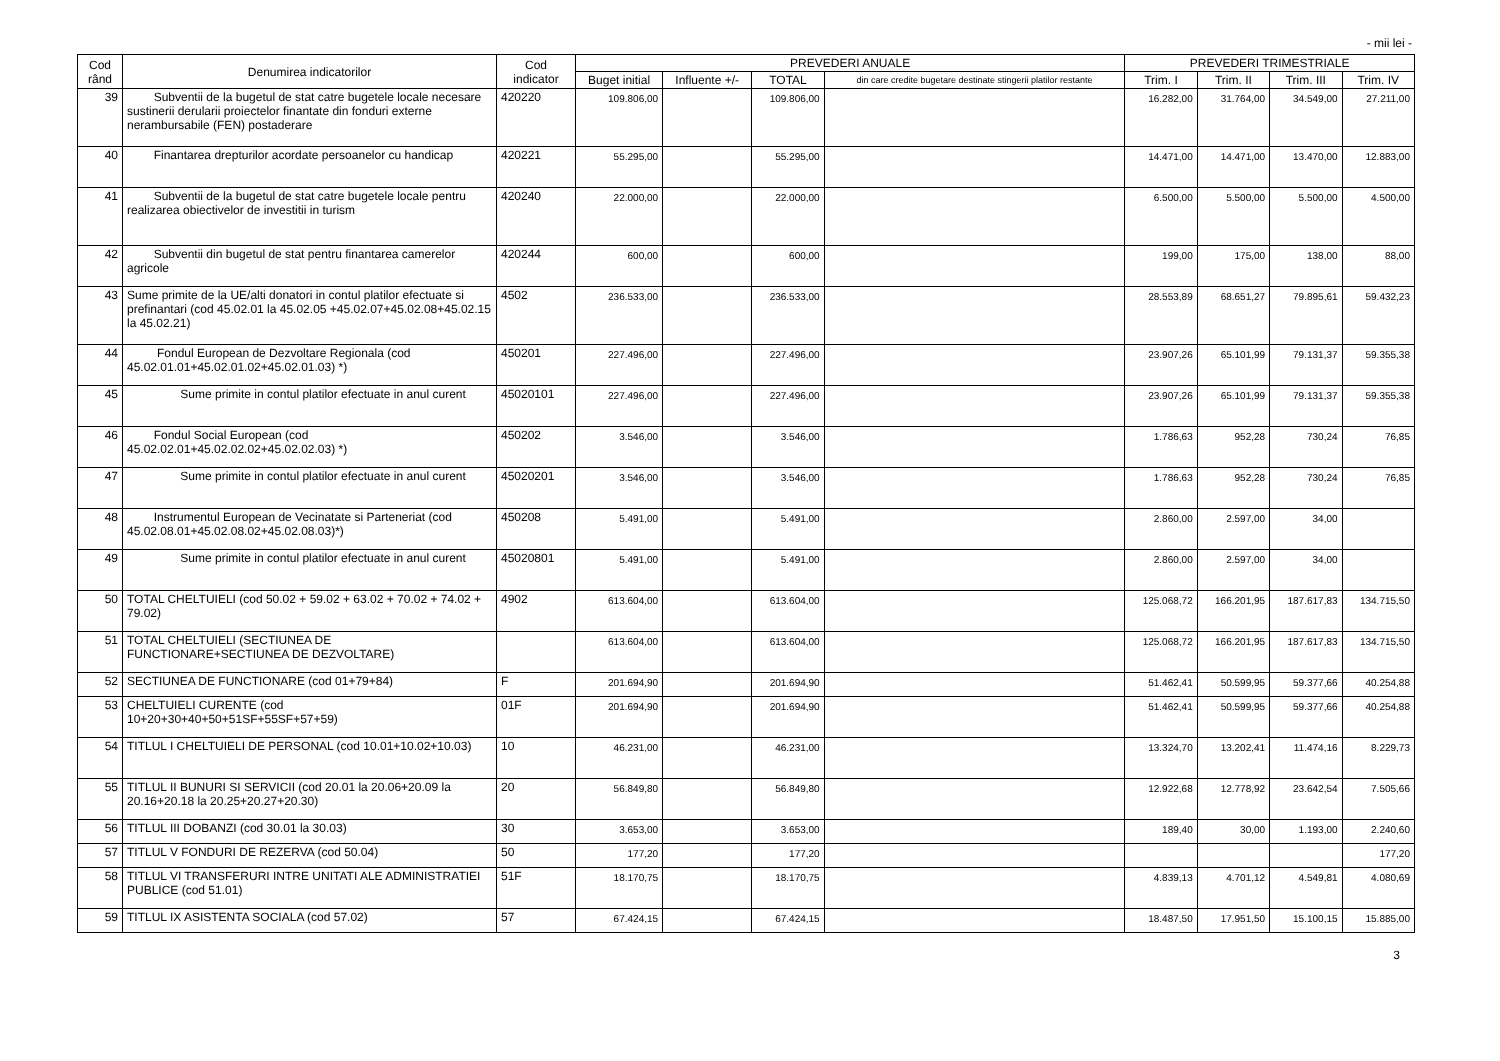- mii lei -
| Cod rând | Denumirea indicatorilor | Cod indicator | PREVEDERI ANUALE | | | | PREVEDERI TRIMESTRIALE | | | |
| --- | --- | --- | --- | --- | --- | --- | --- | --- | --- | --- |
| | | | Buget initial | Influente +/- | TOTAL | din care credite bugetare destinate stingerii platilor restante | Trim. I | Trim. II | Trim. III | Trim. IV |
| 39 | Subventii de la bugetul de stat catre bugetele locale necesare sustinerii derularii proiectelor finantate din fonduri externe nerambursabile (FEN) postaderare | 420220 | 109.806,00 | | 109.806,00 | | 16.282,00 | 31.764,00 | 34.549,00 | 27.211,00 |
| 40 | Finantarea drepturilor acordate persoanelor cu handicap | 420221 | 55.295,00 | | 55.295,00 | | 14.471,00 | 14.471,00 | 13.470,00 | 12.883,00 |
| 41 | Subventii de la bugetul de stat catre bugetele locale pentru realizarea obiectivelor de investitii in turism | 420240 | 22.000,00 | | 22.000,00 | | 6.500,00 | 5.500,00 | 5.500,00 | 4.500,00 |
| 42 | Subventii din bugetul de stat pentru finantarea camerelor agricole | 420244 | 600,00 | | 600,00 | | 199,00 | 175,00 | 138,00 | 88,00 |
| 43 | Sume primite de la UE/alti donatori in contul platilor efectuate si prefinantari (cod 45.02.01 la 45.02.05 +45.02.07+45.02.08+45.02.15 la 45.02.21) | 4502 | 236.533,00 | | 236.533,00 | | 28.553,89 | 68.651,27 | 79.895,61 | 59.432,23 |
| 44 | Fondul European de Dezvoltare Regionala (cod 45.02.01.01+45.02.01.02+45.02.01.03) *) | 450201 | 227.496,00 | | 227.496,00 | | 23.907,26 | 65.101,99 | 79.131,37 | 59.355,38 |
| 45 | Sume primite in contul platilor efectuate in anul curent | 45020101 | 227.496,00 | | 227.496,00 | | 23.907,26 | 65.101,99 | 79.131,37 | 59.355,38 |
| 46 | Fondul Social European (cod 45.02.02.01+45.02.02.02+45.02.02.03) *) | 450202 | 3.546,00 | | 3.546,00 | | 1.786,63 | 952,28 | 730,24 | 76,85 |
| 47 | Sume primite in contul platilor efectuate in anul curent | 45020201 | 3.546,00 | | 3.546,00 | | 1.786,63 | 952,28 | 730,24 | 76,85 |
| 48 | Instrumentul European de Vecinatate si Parteneriat (cod 45.02.08.01+45.02.08.02+45.02.08.03)*) | 450208 | 5.491,00 | | 5.491,00 | | 2.860,00 | 2.597,00 | 34,00 | |
| 49 | Sume primite in contul platilor efectuate in anul curent | 45020801 | 5.491,00 | | 5.491,00 | | 2.860,00 | 2.597,00 | 34,00 | |
| 50 | TOTAL CHELTUIELI (cod 50.02 + 59.02 + 63.02 + 70.02 + 74.02 + 79.02) | 4902 | 613.604,00 | | 613.604,00 | | 125.068,72 | 166.201,95 | 187.617,83 | 134.715,50 |
| 51 | TOTAL CHELTUIELI (SECTIUNEA DE FUNCTIONARE+SECTIUNEA DE DEZVOLTARE) | | 613.604,00 | | 613.604,00 | | 125.068,72 | 166.201,95 | 187.617,83 | 134.715,50 |
| 52 | SECTIUNEA DE FUNCTIONARE (cod 01+79+84) | F | 201.694,90 | | 201.694,90 | | 51.462,41 | 50.599,95 | 59.377,66 | 40.254,88 |
| 53 | CHELTUIELI CURENTE (cod 10+20+30+40+50+51SF+55SF+57+59) | 01F | 201.694,90 | | 201.694,90 | | 51.462,41 | 50.599,95 | 59.377,66 | 40.254,88 |
| 54 | TITLUL I CHELTUIELI DE PERSONAL (cod 10.01+10.02+10.03) | 10 | 46.231,00 | | 46.231,00 | | 13.324,70 | 13.202,41 | 11.474,16 | 8.229,73 |
| 55 | TITLUL II BUNURI SI SERVICII (cod 20.01 la 20.06+20.09 la 20.16+20.18 la 20.25+20.27+20.30) | 20 | 56.849,80 | | 56.849,80 | | 12.922,68 | 12.778,92 | 23.642,54 | 7.505,66 |
| 56 | TITLUL III DOBANZI (cod 30.01 la 30.03) | 30 | 3.653,00 | | 3.653,00 | | 189,40 | 30,00 | 1.193,00 | 2.240,60 |
| 57 | TITLUL V FONDURI DE REZERVA (cod 50.04) | 50 | 177,20 | | 177,20 | | | | | 177,20 |
| 58 | TITLUL VI TRANSFERURI INTRE UNITATI ALE ADMINISTRATIEI PUBLICE (cod 51.01) | 51F | 18.170,75 | | 18.170,75 | | 4.839,13 | 4.701,12 | 4.549,81 | 4.080,69 |
| 59 | TITLUL IX ASISTENTA SOCIALA (cod 57.02) | 57 | 67.424,15 | | 67.424,15 | | 18.487,50 | 17.951,50 | 15.100,15 | 15.885,00 |
3